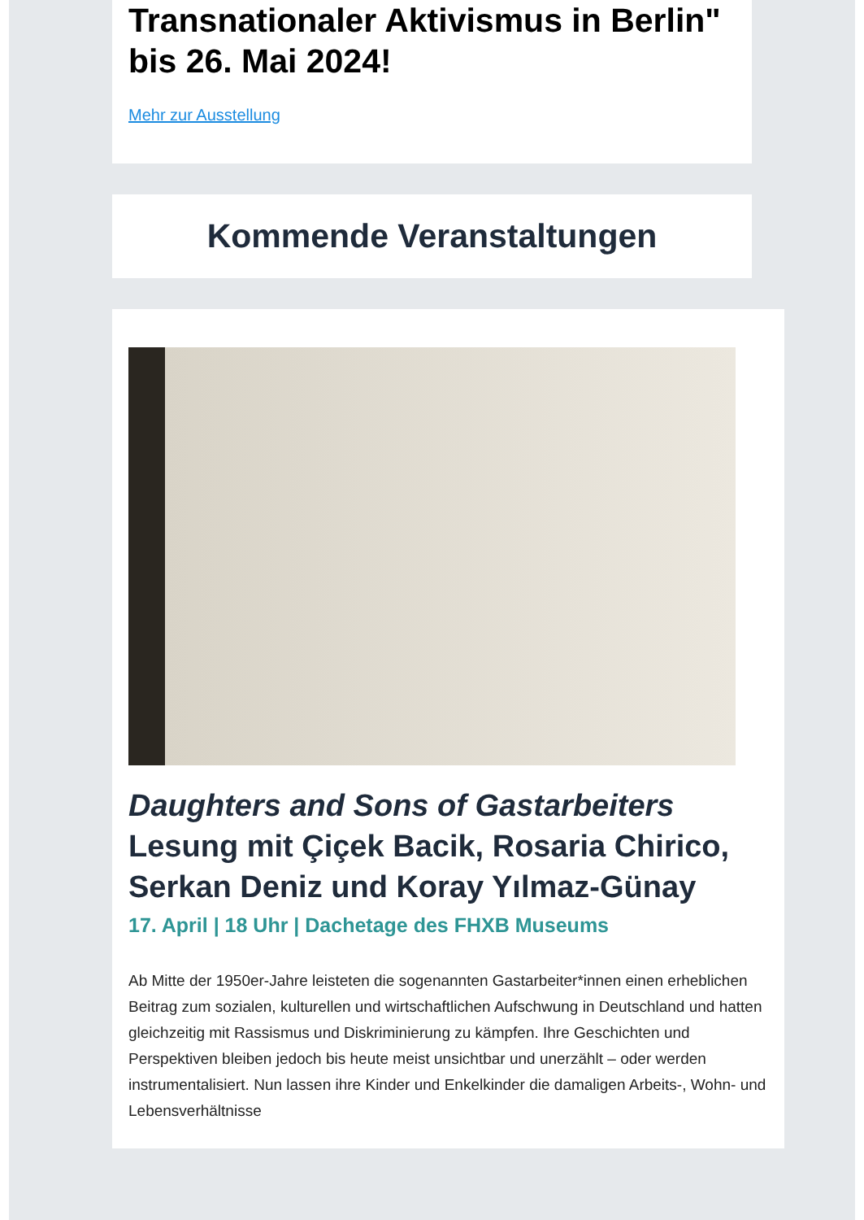Transnationaler Aktivismus in Berlin" bis 26. Mai 2024!
Mehr zur Ausstellung
Kommende Veranstaltungen
Daughters and Sons of Gastarbeiters
Lesung mit Çiçek Bacik, Rosaria Chirico, Serkan Deniz und Koray Yılmaz-Günay
17. April | 18 Uhr | Dachetage des FHXB Museums
Ab Mitte der 1950er-Jahre leisteten die sogenannten Gastarbeiter*innen einen erheblichen Beitrag zum sozialen, kulturellen und wirtschaftlichen Aufschwung in Deutschland und hatten gleichzeitig mit Rassismus und Diskriminierung zu kämpfen. Ihre Geschichten und Perspektiven bleiben jedoch bis heute meist unsichtbar und unerzählt – oder werden instrumentalisiert. Nun lassen ihre Kinder und Enkelkinder die damaligen Arbeits-, Wohn- und Lebensverhältnisse